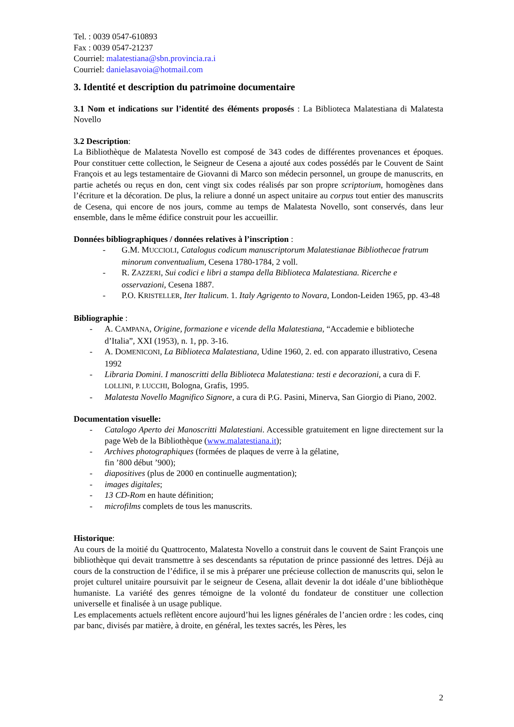Tel. : 0039 0547-610893
Fax : 0039 0547-21237
Courriel: malatestiana@sbn.provincia.ra.i
Courriel: danielasavoia@hotmail.com
3. Identité et description du patrimoine documentaire
3.1 Nom et indications sur l’identité des éléments proposés : La Biblioteca Malatestiana di Malatesta Novello
3.2 Description:
La Bibliothèque de Malatesta Novello est composé de 343 codes de différentes provenances et époques. Pour constituer cette collection, le Seigneur de Cesena a ajouté aux codes possédés par le Couvent de Saint François et au legs testamentaire de Giovanni di Marco son médecin personnel, un groupe de manuscrits, en partie achetés ou reçus en don, cent vingt six codes réalisés par son propre scriptorium, homogènes dans l’écriture et la décoration. De plus, la reliure a donné un aspect unitaire au corpus tout entier des manuscrits de Cesena, qui encore de nos jours, comme au temps de Malatesta Novello, sont conservés, dans leur ensemble, dans le même édifice construit pour les accueillir.
Données bibliographiques / données relatives à l’inscription :
- G.M. MUCCIOLI, Catalogus codicum manuscriptorum Malatestianae Bibliothecae fratrum minorum conventualium, Cesena 1780-1784, 2 voll.
- R. ZAZZERI, Sui codici e libri a stampa della Biblioteca Malatestiana. Ricerche e osservazioni, Cesena 1887.
- P.O. KRISTELLER, Iter Italicum. 1. Italy Agrigento to Novara, London-Leiden 1965, pp. 43-48
Bibliographie :
- A. CAMPANA, Origine, formazione e vicende della Malatestiana, “Accademie e biblioteche d’Italia”, XXI (1953), n. 1, pp. 3-16.
- A. DOMENICONI, La Biblioteca Malatestiana, Udine 1960, 2. ed. con apparato illustrativo, Cesena 1992
- Libraria Domini. I manoscritti della Biblioteca Malatestiana: testi e decorazioni, a cura di F. LOLLINI, P. LUCCHI, Bologna, Grafis, 1995.
- Malatesta Novello Magnifico Signore, a cura di P.G. Pasini, Minerva, San Giorgio di Piano, 2002.
Documentation visuelle:
- Catalogo Aperto dei Manoscritti Malatestiani. Accessible gratuitement en ligne directement sur la page Web de la Bibliothèque (www.malatestiana.it);
- Archives photographiques (formées de plaques de verre à la gélatine,
fin ’800 début ’900);
- diapositives (plus de 2000 en continuelle augmentation);
- images digitales;
- 13 CD-Rom en haute définition;
- microfilms complets de tous les manuscrits.
Historique:
Au cours de la moitié du Quattrocento, Malatesta Novello a construit dans le couvent de Saint François une bibliothèque qui devait transmettre à ses descendants sa réputation de prince passionné des lettres. Déjà au cours de la construction de l’édifice, il se mis à préparer une précieuse collection de manuscrits qui, selon le projet culturel unitaire poursuivit par le seigneur de Cesena, allait devenir la dot idéale d’une bibliothèque humaniste. La variété des genres témoigne de la volonté du fondateur de constituer une collection universelle et finalisée à un usage publique.
Les emplacements actuels reflètent encore aujourd’hui les lignes générales de l’ancien ordre : les codes, cinq par banc, divisés par matière, à droite, en général, les textes sacrés, les Pères, les
2